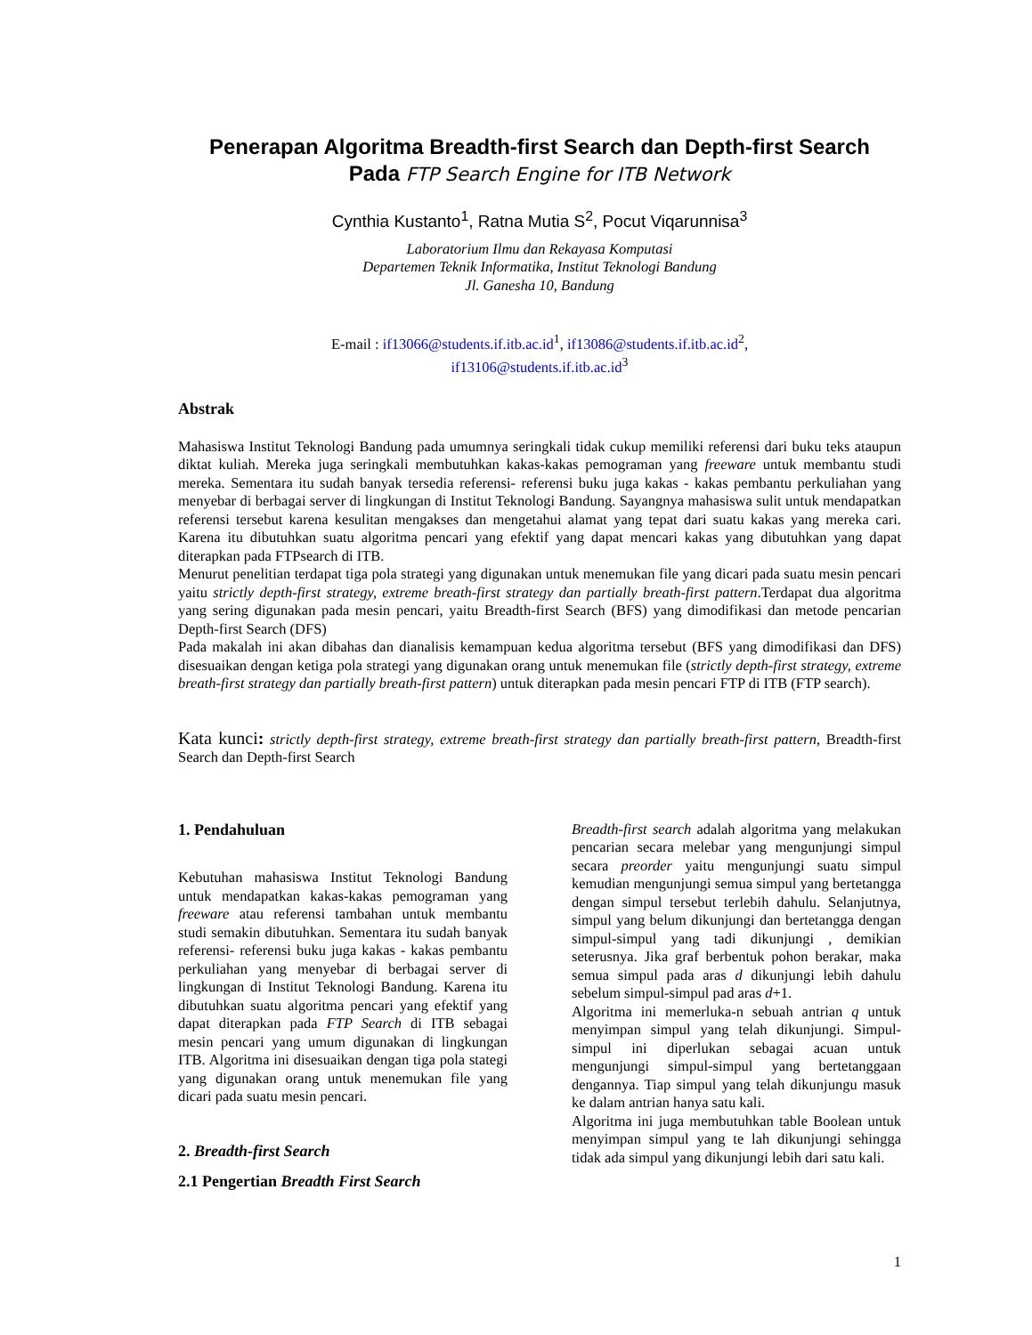Penerapan Algoritma Breadth-first Search dan Depth-first Search
Pada FTP Search Engine for ITB Network
Cynthia Kustanto<sup>1</sup>, Ratna Mutia S<sup>2</sup>, Pocut Viqarunnisa<sup>3</sup>
Laboratorium Ilmu dan Rekayasa Komputasi
Departemen Teknik Informatika, Institut Teknologi Bandung
Jl. Ganesha 10, Bandung
E-mail : if13066@students.if.itb.ac.id<sup>1</sup>, if13086@students.if.itb.ac.id<sup>2</sup>,
if13106@students.if.itb.ac.id<sup>3</sup>
Abstrak
Mahasiswa Institut Teknologi Bandung pada umumnya seringkali tidak cukup memiliki referensi dari buku teks ataupun diktat kuliah. Mereka juga seringkali membutuhkan kakas-kakas pemograman yang freeware untuk membantu studi mereka. Sementara itu sudah banyak tersedia referensi- referensi buku juga kakas - kakas pembantu perkuliahan yang menyebar di berbagai server di lingkungan di Institut Teknologi Bandung. Sayangnya mahasiswa sulit untuk mendapatkan referensi tersebut karena kesulitan mengakses dan mengetahui alamat yang tepat dari suatu kakas yang mereka cari. Karena itu dibutuhkan suatu algoritma pencari yang efektif yang dapat mencari kakas yang dibutuhkan yang dapat diterapkan pada FTPsearch di ITB.
Menurut penelitian terdapat tiga pola strategi yang digunakan untuk menemukan file yang dicari pada suatu mesin pencari yaitu strictly depth-first strategy, extreme breath-first strategy dan partially breath-first pattern.Terdapat dua algoritma yang sering digunakan pada mesin pencari, yaitu Breadth-first Search (BFS) yang dimodifikasi dan metode pencarian Depth-first Search (DFS)
Pada makalah ini akan dibahas dan dianalisis kemampuan kedua algoritma tersebut (BFS yang dimodifikasi dan DFS) disesuaikan dengan ketiga pola strategi yang digunakan orang untuk menemukan file (strictly depth-first strategy, extreme breath-first strategy dan partially breath-first pattern) untuk diterapkan pada mesin pencari FTP di ITB (FTP search).
Kata kunci: strictly depth-first strategy, extreme breath-first strategy dan partially breath-first pattern, Breadth-first Search dan Depth-first Search
1. Pendahuluan
Kebutuhan mahasiswa Institut Teknologi Bandung untuk mendapatkan kakas-kakas pemograman yang freeware atau referensi tambahan untuk membantu studi semakin dibutuhkan. Sementara itu sudah banyak referensi- referensi buku juga kakas - kakas pembantu perkuliahan yang menyebar di berbagai server di lingkungan di Institut Teknologi Bandung. Karena itu dibutuhkan suatu algoritma pencari yang efektif yang dapat diterapkan pada FTP Search di ITB sebagai mesin pencari yang umum digunakan di lingkungan ITB. Algoritma ini disesuaikan dengan tiga pola stategi yang digunakan orang untuk menemukan file yang dicari pada suatu mesin pencari.
2. Breadth-first Search
2.1 Pengertian Breadth First Search
Breadth-first search adalah algoritma yang melakukan pencarian secara melebar yang mengunjungi simpul secara preorder yaitu mengunjungi suatu simpul kemudian mengunjungi semua simpul yang bertetangga dengan simpul tersebut terlebih dahulu. Selanjutnya, simpul yang belum dikunjungi dan bertetangga dengan simpul-simpul yang tadi dikunjungi , demikian seterusnya. Jika graf berbentuk pohon berakar, maka semua simpul pada aras d dikunjungi lebih dahulu sebelum simpul-simpul pad aras d+1.
Algoritma ini memerluka-n sebuah antrian q untuk menyimpan simpul yang telah dikunjungi. Simpul-simpul ini diperlukan sebagai acuan untuk mengunjungi simpul-simpul yang bertetanggaan dengannya. Tiap simpul yang telah dikunjungu masuk ke dalam antrian hanya satu kali.
Algoritma ini juga membutuhkan table Boolean untuk menyimpan simpul yang te lah dikunjungi sehingga tidak ada simpul yang dikunjungi lebih dari satu kali.
1